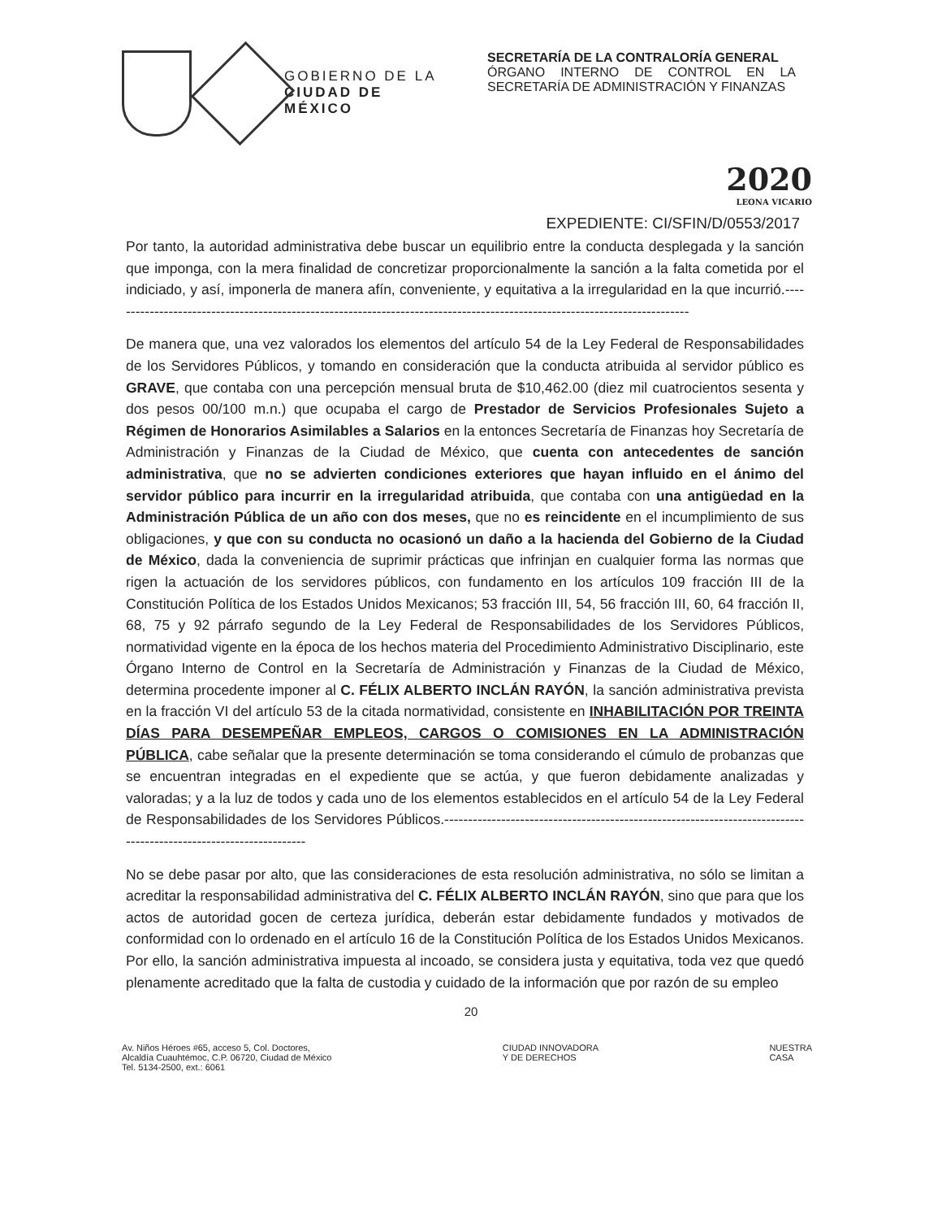GOBIERNO DE LA
CIUDAD DE MÉXICO
SECRETARÍA DE LA CONTRALORÍA GENERAL
ÓRGANO INTERNO DE CONTROL EN LA SECRETARÍA DE ADMINISTRACIÓN Y FINANZAS
2020
LEONA VICARIO
EXPEDIENTE: CI/SFIN/D/0553/2017
Por tanto, la autoridad administrativa debe buscar un equilibrio entre la conducta desplegada y la sanción que imponga, con la mera finalidad de concretizar proporcionalmente la sanción a la falta cometida por el indiciado, y así, imponerla de manera afín, conveniente, y equitativa a la irregularidad en la que incurrió.---------------------------------------------------------------------------------------------------------------------------
De manera que, una vez valorados los elementos del artículo 54 de la Ley Federal de Responsabilidades de los Servidores Públicos, y tomando en consideración que la conducta atribuida al servidor público es GRAVE, que contaba con una percepción mensual bruta de $10,462.00 (diez mil cuatrocientos sesenta y dos pesos 00/100 m.n.) que ocupaba el cargo de Prestador de Servicios Profesionales Sujeto a Régimen de Honorarios Asimilables a Salarios en la entonces Secretaría de Finanzas hoy Secretaría de Administración y Finanzas de la Ciudad de México, que cuenta con antecedentes de sanción administrativa, que no se advierten condiciones exteriores que hayan influido en el ánimo del servidor público para incurrir en la irregularidad atribuida, que contaba con una antigüedad en la Administración Pública de un año con dos meses, que no es reincidente en el incumplimiento de sus obligaciones, y que con su conducta no ocasionó un daño a la hacienda del Gobierno de la Ciudad de México, dada la conveniencia de suprimir prácticas que infrinjan en cualquier forma las normas que rigen la actuación de los servidores públicos, con fundamento en los artículos 109 fracción III de la Constitución Política de los Estados Unidos Mexicanos; 53 fracción III, 54, 56 fracción III, 60, 64 fracción II, 68, 75 y 92 párrafo segundo de la Ley Federal de Responsabilidades de los Servidores Públicos, normatividad vigente en la época de los hechos materia del Procedimiento Administrativo Disciplinario, este Órgano Interno de Control en la Secretaría de Administración y Finanzas de la Ciudad de México, determina procedente imponer al C. FÉLIX ALBERTO INCLÁN RAYÓN, la sanción administrativa prevista en la fracción VI del artículo 53 de la citada normatividad, consistente en INHABILITACIÓN POR TREINTA DÍAS PARA DESEMPEÑAR EMPLEOS, CARGOS O COMISIONES EN LA ADMINISTRACIÓN PÚBLICA, cabe señalar que la presente determinación se toma considerando el cúmulo de probanzas que se encuentran integradas en el expediente que se actúa, y que fueron debidamente analizadas y valoradas; y a la luz de todos y cada uno de los elementos establecidos en el artículo 54 de la Ley Federal de Responsabilidades de los Servidores Públicos.------------------------------------------------------------------------------------------------------------------
No se debe pasar por alto, que las consideraciones de esta resolución administrativa, no sólo se limitan a acreditar la responsabilidad administrativa del C. FÉLIX ALBERTO INCLÁN RAYÓN, sino que para que los actos de autoridad gocen de certeza jurídica, deberán estar debidamente fundados y motivados de conformidad con lo ordenado en el artículo 16 de la Constitución Política de los Estados Unidos Mexicanos. Por ello, la sanción administrativa impuesta al incoado, se considera justa y equitativa, toda vez que quedó plenamente acreditado que la falta de custodia y cuidado de la información que por razón de su empleo
20
Av. Niños Héroes #65, acceso 5, Col. Doctores,
Alcaldía Cuauhtémoc, C.P. 06720, Ciudad de México
Tel. 5134-2500, ext.: 6061
CIUDAD INNOVADORA
Y DE DERECHOS
NUESTRA
CASA